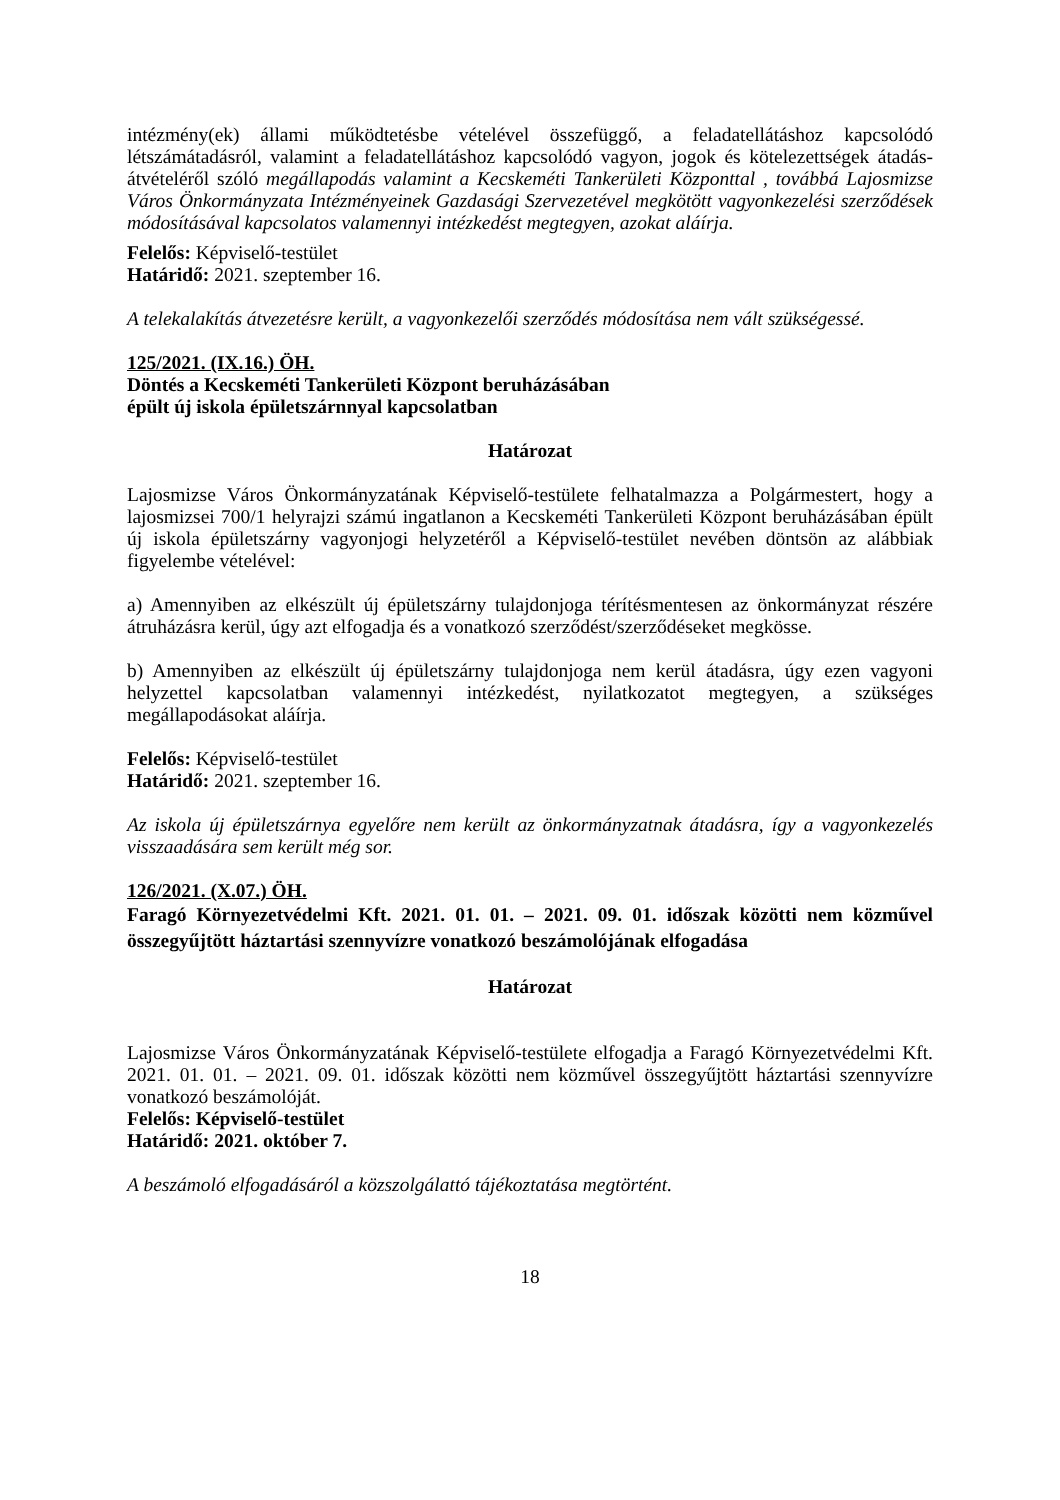intézmény(ek) állami működtetésbe vételével összefüggő, a feladatellátáshoz kapcsolódó létszámátadásról, valamint a feladatellátáshoz kapcsolódó vagyon, jogok és kötelezettségek átadás-átvételéről szóló megállapodás valamint a Kecskeméti Tankerületi Központtal , továbbá Lajosmizse Város Önkormányzata Intézményeinek Gazdasági Szervezetével megkötött vagyonkezelési szerződések módosításával kapcsolatos valamennyi intézkedést megtegyen, azokat aláírja.
Felelős: Képviselő-testület
Határidő: 2021. szeptember 16.
A telekalakítás átvezetésre került, a vagyonkezelői szerződés módosítása nem vált szükségessé.
125/2021. (IX.16.) ÖH.
Döntés a Kecskeméti Tankerületi Központ beruházásában
épült új iskola épületszárnnyal kapcsolatban
Határozat
Lajosmizse Város Önkormányzatának Képviselő-testülete felhatalmazza a Polgármestert, hogy a lajosmizsei 700/1 helyrajzi számú ingatlanon a Kecskeméti Tankerületi Központ beruházásában épült új iskola épületszárny vagyonjogi helyzetéről a Képviselő-testület nevében döntsön az alábbiak figyelembe vételével:
a) Amennyiben az elkészült új épületszárny tulajdonjoga térítésmentesen az önkormányzat részére átruházásra kerül, úgy azt elfogadja és a vonatkozó szerződést/szerződéseket megkösse.
b) Amennyiben az elkészült új épületszárny tulajdonjoga nem kerül átadásra, úgy ezen vagyoni helyzettel kapcsolatban valamennyi intézkedést, nyilatkozatot megtegyen, a szükséges megállapodásokat aláírja.
Felelős: Képviselő-testület
Határidő: 2021. szeptember 16.
Az iskola új épületszárnya egyelőre nem került az önkormányzatnak átadásra, így a vagyonkezelés visszaadására sem került még sor.
126/2021. (X.07.) ÖH.
Faragó Környezetvédelmi Kft. 2021. 01. 01. – 2021. 09. 01. időszak közötti nem közművel összegyűjtött háztartási szennyvízre vonatkozó beszámolójának elfogadása
Határozat
Lajosmizse Város Önkormányzatának Képviselő-testülete elfogadja a Faragó Környezetvédelmi Kft. 2021. 01. 01. – 2021. 09. 01. időszak közötti nem közművel összegyűjtött háztartási szennyvízre vonatkozó beszámolóját.
Felelős: Képviselő-testület
Határidő: 2021. október 7.
A beszámoló elfogadásáról a közszolgálattó tájékoztatása megtörtént.
18